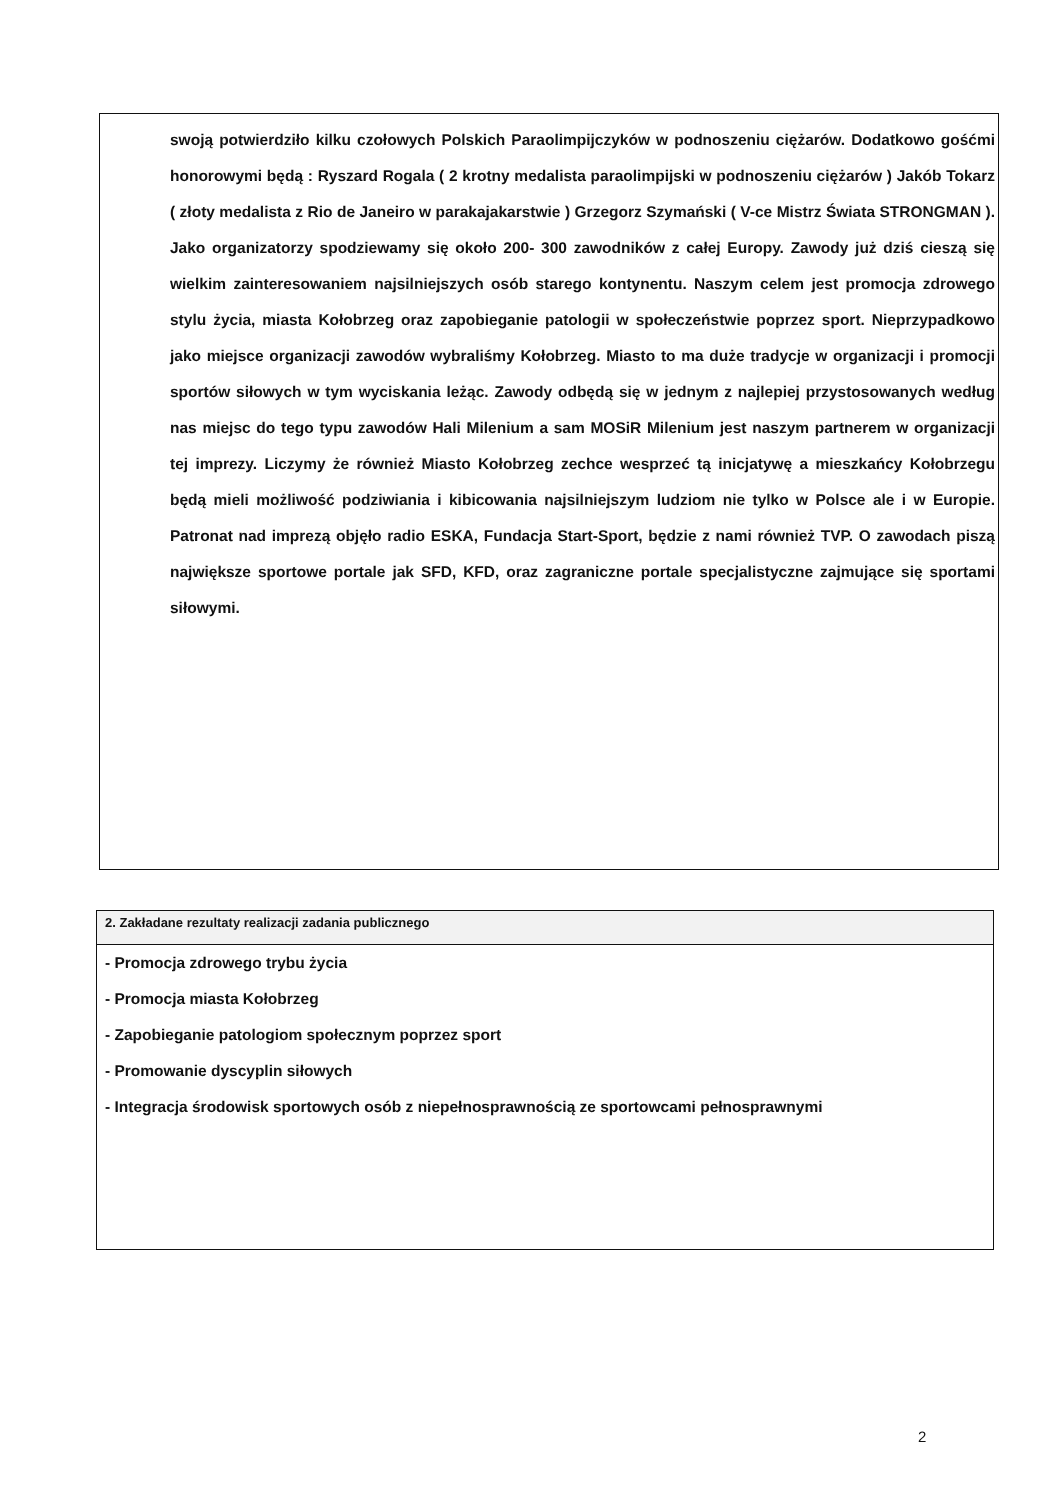swoją potwierdziło kilku czołowych Polskich Paraolimpijczyków w podnoszeniu ciężarów. Dodatkowo gośćmi honorowymi będą : Ryszard Rogala ( 2 krotny medalista paraolimpijski w podnoszeniu ciężarów ) Jakób Tokarz ( złoty medalista z Rio de Janeiro w parakajakarstwie ) Grzegorz Szymański ( V-ce Mistrz Świata STRONGMAN ). Jako organizatorzy spodziewamy się około 200- 300 zawodników z całej Europy. Zawody już dziś cieszą się wielkim zainteresowaniem najsilniejszych osób starego kontynentu. Naszym celem jest promocja zdrowego stylu życia, miasta Kołobrzeg oraz zapobieganie patologii w społeczeństwie poprzez sport. Nieprzypadkowo jako miejsce organizacji zawodów wybraliśmy Kołobrzeg. Miasto to ma duże tradycje w organizacji i promocji sportów siłowych w tym wyciskania leżąc. Zawody odbędą się w jednym z najlepiej przystosowanych według nas miejsc do tego typu zawodów Hali Milenium a sam MOSiR Milenium jest naszym partnerem w organizacji tej imprezy. Liczymy że również Miasto Kołobrzeg zechce wesprzeć tą inicjatywę a mieszkańcy Kołobrzegu będą mieli możliwość podziwiania i kibicowania najsilniejszym ludziom nie tylko w Polsce ale i w Europie. Patronat nad imprezą objęło radio ESKA, Fundacja Start-Sport, będzie z nami również TVP. O zawodach piszą największe sportowe portale jak SFD, KFD, oraz zagraniczne portale specjalistyczne zajmujące się sportami siłowymi.
2. Zakładane rezultaty realizacji zadania publicznego
- Promocja zdrowego trybu życia
- Promocja miasta Kołobrzeg
- Zapobieganie patologiom społecznym poprzez sport
- Promowanie dyscyplin siłowych
- Integracja środowisk sportowych osób z niepełnosprawnością ze sportowcami pełnosprawnymi
2